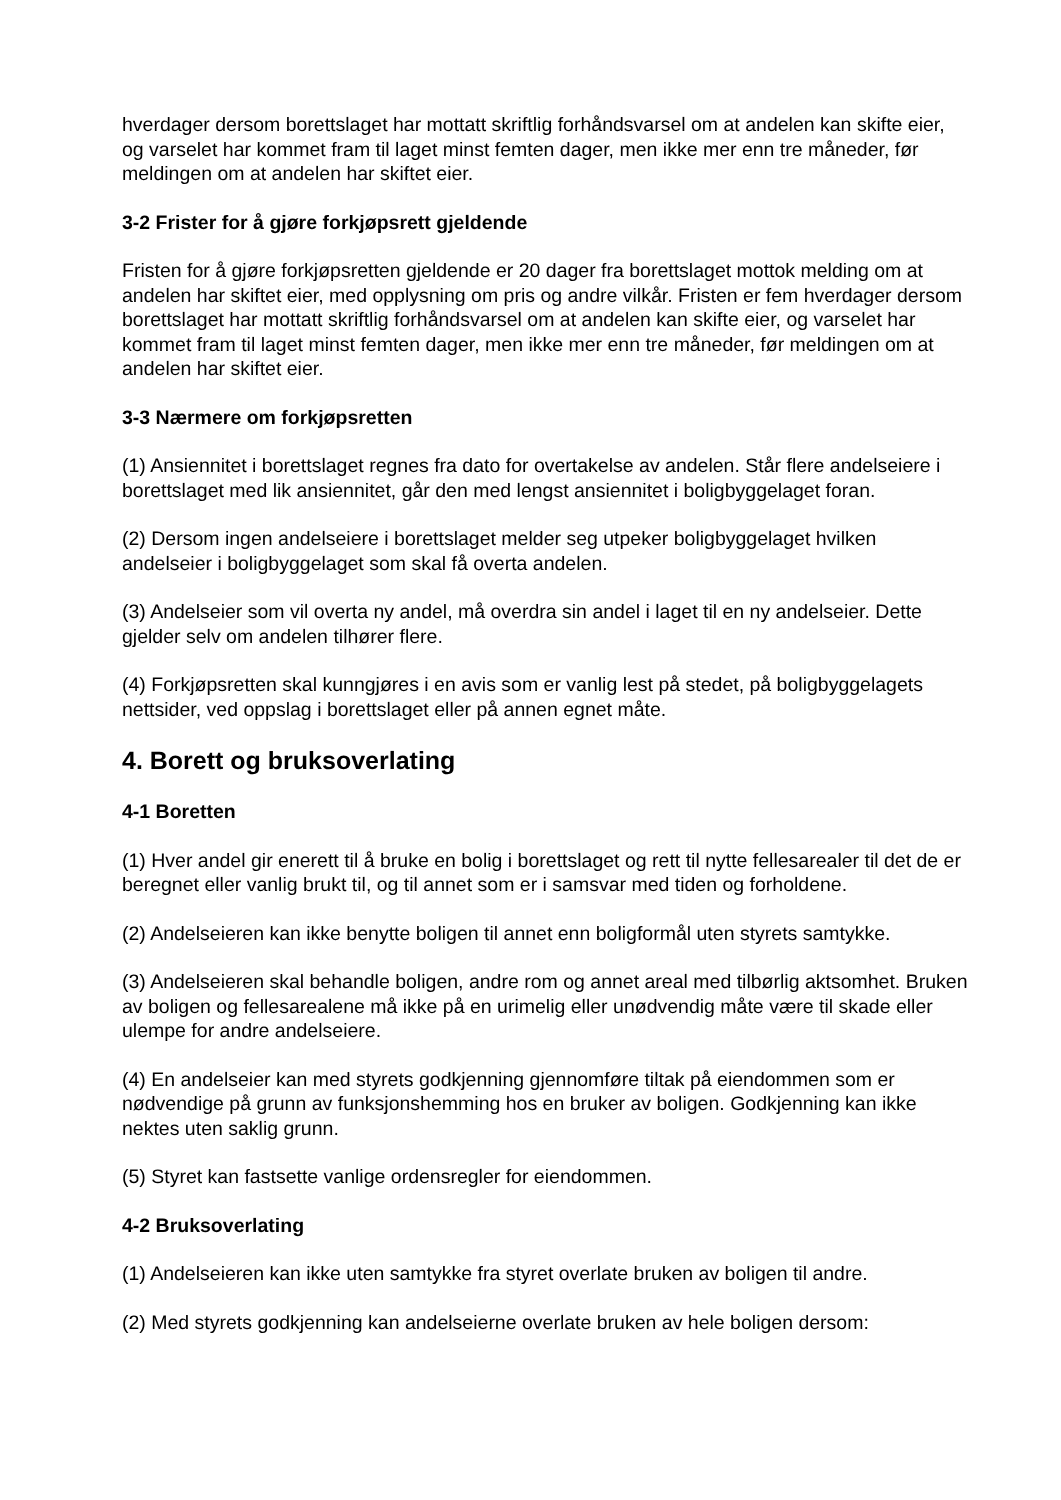hverdager dersom borettslaget har mottatt skriftlig forhåndsvarsel om at andelen kan skifte eier, og varselet har kommet fram til laget minst femten dager, men ikke mer enn tre måneder, før meldingen om at andelen har skiftet eier.
3-2 Frister for å gjøre forkjøpsrett gjeldende
Fristen for å gjøre forkjøpsretten gjeldende er 20 dager fra borettslaget mottok melding om at andelen har skiftet eier, med opplysning om pris og andre vilkår. Fristen er fem hverdager dersom borettslaget har mottatt skriftlig forhåndsvarsel om at andelen kan skifte eier, og varselet har kommet fram til laget minst femten dager, men ikke mer enn tre måneder, før meldingen om at andelen har skiftet eier.
3-3 Nærmere om forkjøpsretten
(1) Ansiennitet i borettslaget regnes fra dato for overtakelse av andelen. Står flere andelseiere i borettslaget med lik ansiennitet, går den med lengst ansiennitet i boligbyggelaget foran.
(2) Dersom ingen andelseiere i borettslaget melder seg utpeker boligbyggelaget hvilken andelseier i boligbyggelaget som skal få overta andelen.
(3) Andelseier som vil overta ny andel, må overdra sin andel i laget til en ny andelseier. Dette gjelder selv om andelen tilhører flere.
(4) Forkjøpsretten skal kunngjøres i en avis som er vanlig lest på stedet, på boligbyggelagets nettsider, ved oppslag i borettslaget eller på annen egnet måte.
4. Borett og bruksoverlating
4-1 Boretten
(1) Hver andel gir enerett til å bruke en bolig i borettslaget og rett til nytte fellesarealer til det de er beregnet eller vanlig brukt til, og til annet som er i samsvar med tiden og forholdene.
(2) Andelseieren kan ikke benytte boligen til annet enn boligformål uten styrets samtykke.
(3) Andelseieren skal behandle boligen, andre rom og annet areal med tilbørlig aktsomhet. Bruken av boligen og fellesarealene må ikke på en urimelig eller unødvendig måte være til skade eller ulempe for andre andelseiere.
(4) En andelseier kan med styrets godkjenning gjennomføre tiltak på eiendommen som er nødvendige på grunn av funksjonshemming hos en bruker av boligen. Godkjenning kan ikke nektes uten saklig grunn.
(5) Styret kan fastsette vanlige ordensregler for eiendommen.
4-2 Bruksoverlating
(1) Andelseieren kan ikke uten samtykke fra styret overlate bruken av boligen til andre.
(2) Med styrets godkjenning kan andelseierne overlate bruken av hele boligen dersom: